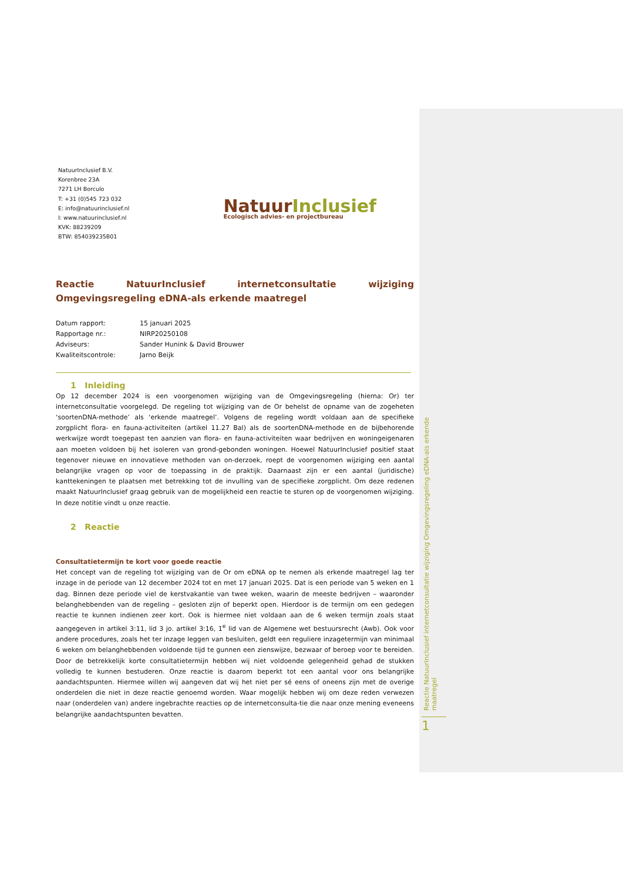NatuurInclusief B.V.
Korenbree 23A
7271 LH Borculo
T: +31 (0)545 723 032
E: info@natuurinclusief.nl
I: www.natuurinclusief.nl
KVK: 88239209
BTW: 854039235B01
NatuurInclusief
Ecologisch advies- en projectbureau
Reactie NatuurInclusief internetconsultatie wijziging Omgevingsregeling eDNA-als erkende maatregel
| Datum rapport: | 15 januari 2025 |
| Rapportage nr.: | NIRP20250108 |
| Adviseurs: | Sander Hunink & David Brouwer |
| Kwaliteitscontrole: | Jarno Beijk |
1 Inleiding
Op 12 december 2024 is een voorgenomen wijziging van de Omgevingsregeling (hierna: Or) ter internetconsultatie voorgelegd. De regeling tot wijziging van de Or behelst de opname van de zogeheten ‘soortenDNA-methode’ als ‘erkende maatregel’. Volgens de regeling wordt voldaan aan de specifieke zorgplicht flora- en fauna-activiteiten (artikel 11.27 Bal) als de soortenDNA-methode en de bijbehorende werkwijze wordt toegepast ten aanzien van flora- en fauna-activiteiten waar bedrijven en woningeigenaren aan moeten voldoen bij het isoleren van grond-gebonden woningen. Hoewel NatuurInclusief positief staat tegenover nieuwe en innovatieve methoden van on-derzoek, roept de voorgenomen wijziging een aantal belangrijke vragen op voor de toepassing in de praktijk. Daarnaast zijn er een aantal (juridische) kanttekeningen te plaatsen met betrekking tot de invulling van de specifieke zorgplicht. Om deze redenen maakt NatuurInclusief graag gebruik van de mogelijkheid een reactie te sturen op de voorgenomen wijziging. In deze notitie vindt u onze reactie.
2 Reactie
Consultatietermijn te kort voor goede reactie
Het concept van de regeling tot wijziging van de Or om eDNA op te nemen als erkende maatregel lag ter inzage in de periode van 12 december 2024 tot en met 17 januari 2025. Dat is een periode van 5 weken en 1 dag. Binnen deze periode viel de kerstvakantie van twee weken, waarin de meeste bedrijven – waaronder belanghebbenden van de regeling – gesloten zijn of beperkt open. Hierdoor is de termijn om een gedegen reactie te kunnen indienen zeer kort. Ook is hiermee niet voldaan aan de 6 weken termijn zoals staat aangegeven in artikel 3:11, lid 3 jo. artikel 3:16, 1<sup>e</sup> lid van de Algemene wet bestuursrecht (Awb). Ook voor andere procedures, zoals het ter inzage leggen van besluiten, geldt een reguliere inzagetermijn van minimaal 6 weken om belanghebbenden voldoende tijd te gunnen een zienswijze, bezwaar of beroep voor te bereiden. Door de betrekkelijk korte consultatietermijn hebben wij niet voldoende gelegenheid gehad de stukken volledig te kunnen bestuderen. Onze reactie is daarom beperkt tot een aantal voor ons belangrijke aandachtspunten. Hiermee willen wij aangeven dat wij het niet per sé eens of oneens zijn met de overige onderdelen die niet in deze reactie genoemd worden. Waar mogelijk hebben wij om deze reden verwezen naar (onderdelen van) andere ingebrachte reacties op de internetconsulta-tie die naar onze mening eveneens belangrijke aandachtspunten bevatten.
Reactie NatuurInclusief internetconsultatie wijziging Omgevingsregeling eDNA-als erkende maatregel
1